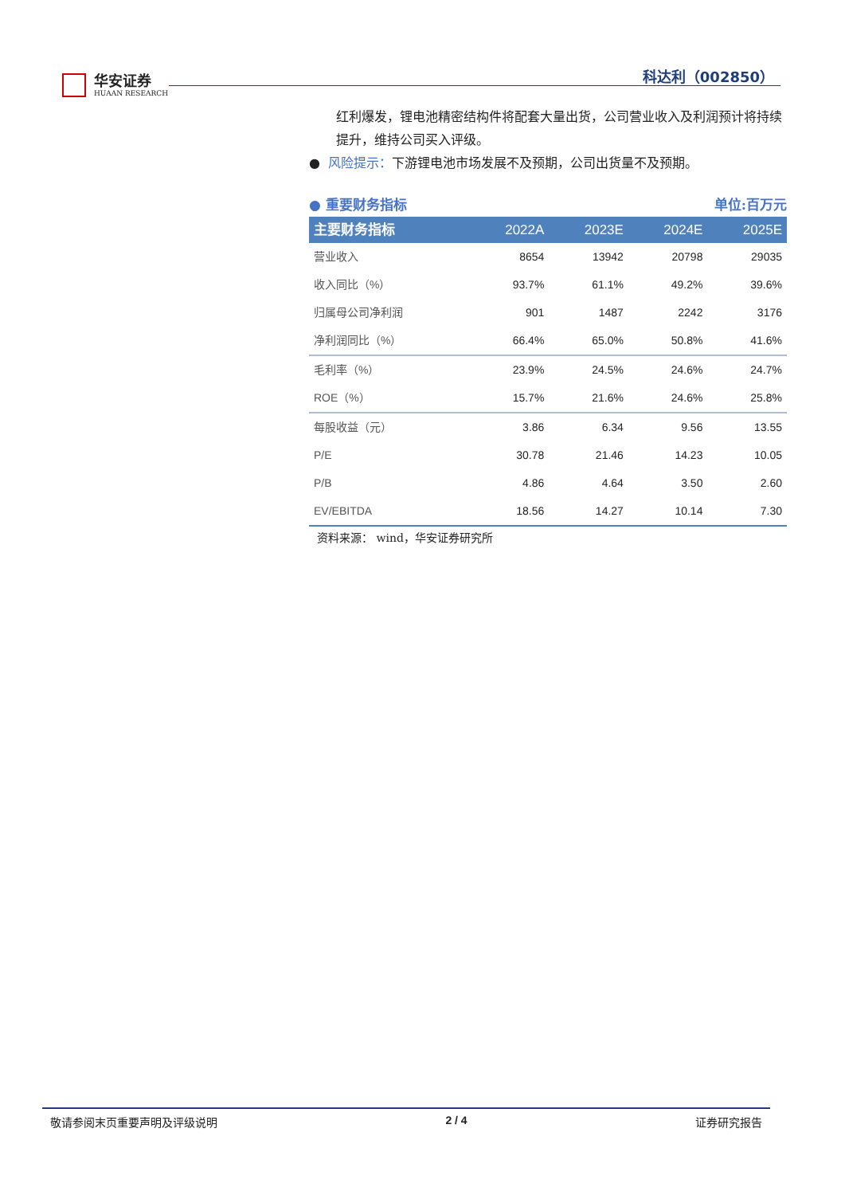华安证券
HUAAN RESEARCH
科达利（002850）
红利爆发，锂电池精密结构件将配套大量出货，公司营业收入及利润预计将持续提升，维持公司买入评级。
● 风险提示：下游锂电池市场发展不及预期，公司出货量不及预期。
● 重要财务指标 单位:百万元
| 主要财务指标 | 2022A | 2023E | 2024E | 2025E |
| --- | --- | --- | --- | --- |
| 营业收入 | 8654 | 13942 | 20798 | 29035 |
| 收入同比（%） | 93.7% | 61.1% | 49.2% | 39.6% |
| 归属母公司净利润 | 901 | 1487 | 2242 | 3176 |
| 净利润同比（%） | 66.4% | 65.0% | 50.8% | 41.6% |
| 毛利率（%） | 23.9% | 24.5% | 24.6% | 24.7% |
| ROE（%） | 15.7% | 21.6% | 24.6% | 25.8% |
| 每股收益（元） | 3.86 | 6.34 | 9.56 | 13.55 |
| P/E | 30.78 | 21.46 | 14.23 | 10.05 |
| P/B | 4.86 | 4.64 | 3.50 | 2.60 |
| EV/EBITDA | 18.56 | 14.27 | 10.14 | 7.30 |
资料来源： wind，华安证券研究所
敬请参阅末页重要声明及评级说明 2 / 4 证券研究报告